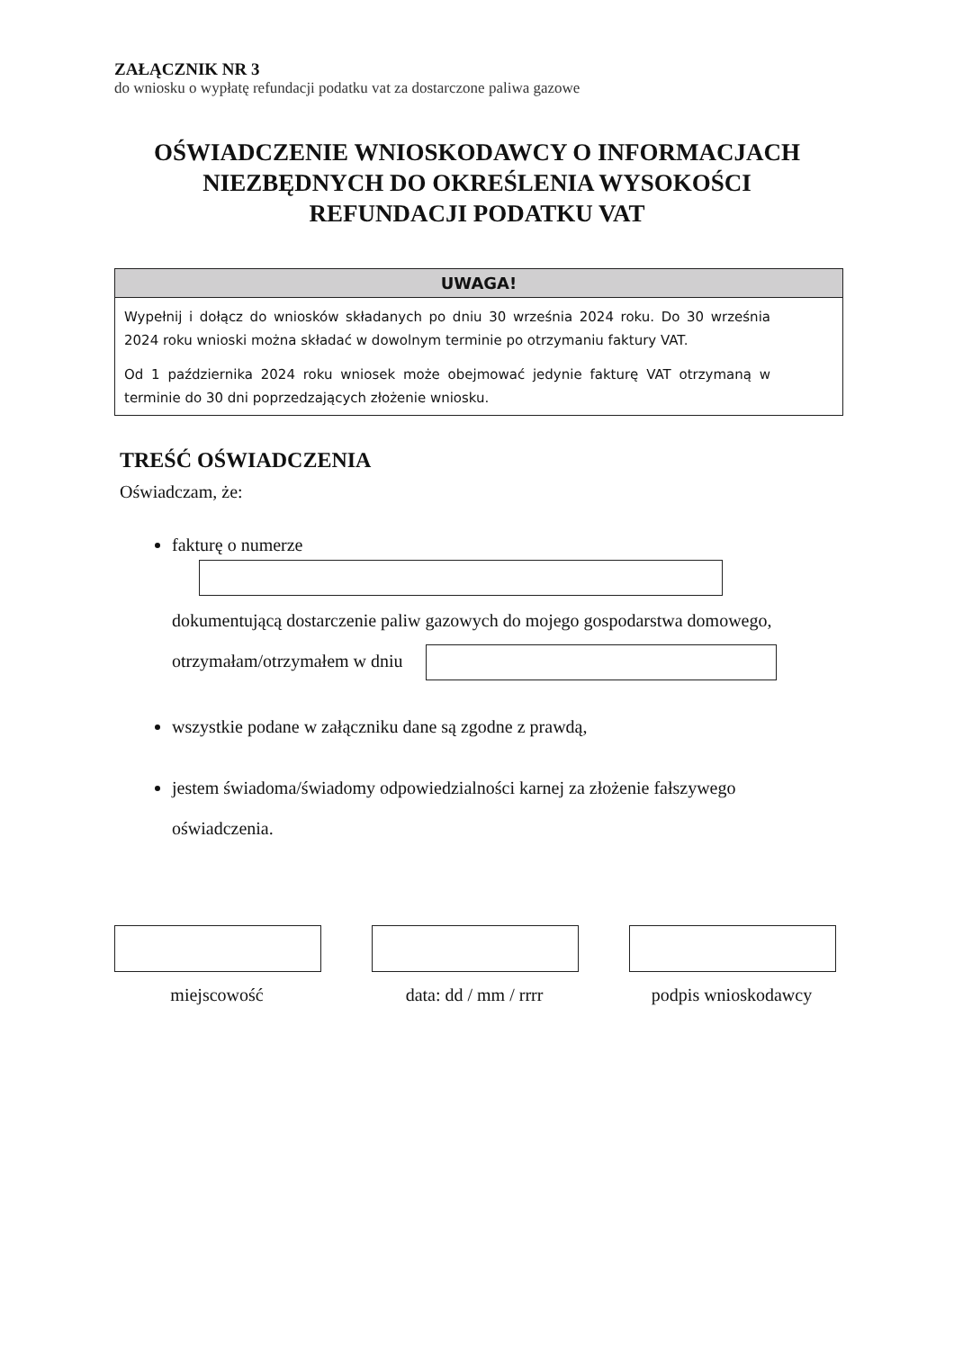ZAŁĄCZNIK NR 3
do wniosku o wypłatę refundacji podatku vat za dostarczone paliwa gazowe
OŚWIADCZENIE WNIOSKODAWCY O INFORMACJACH
NIEZBĘDNYCH DO OKREŚLENIA WYSOKOŚCI
REFUNDACJI PODATKU VAT
UWAGA!
Wypełnij i dołącz do wniosków składanych po dniu 30 września 2024 roku. Do 30 września 2024 roku wnioski można składać w dowolnym terminie po otrzymaniu faktury VAT.
Od 1 października 2024 roku wniosek może obejmować jedynie fakturę VAT otrzymaną w terminie do 30 dni poprzedzających złożenie wniosku.
TREŚĆ OŚWIADCZENIA
Oświadczam, że:
fakturę o numerze
dokumentującą dostarczenie paliw gazowych do mojego gospodarstwa domowego,
otrzymałam/otrzymałem w dniu
wszystkie podane w załączniku dane są zgodne z prawdą,
jestem świadoma/świadomy odpowiedzialności karnej za złożenie fałszywego
oświadczenia.
miejscowość data: dd / mm / rrrr
podpis wnioskodawcy